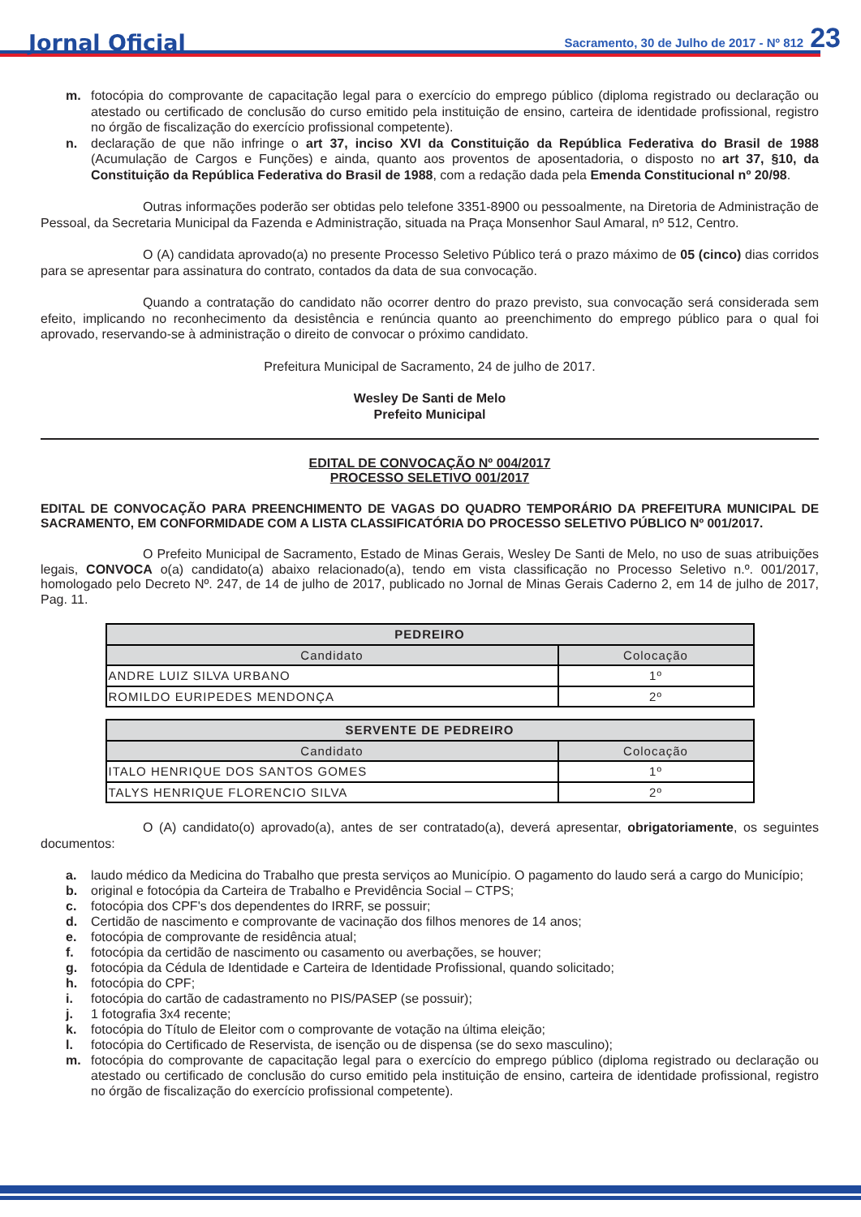Jornal Oficial Sacramento, 30 de Julho de 2017 - Nº 812 23
m. fotocópia do comprovante de capacitação legal para o exercício do emprego público (diploma registrado ou declaração ou atestado ou certificado de conclusão do curso emitido pela instituição de ensino, carteira de identidade profissional, registro no órgão de fiscalização do exercício profissional competente).
n. declaração de que não infringe o art 37, inciso XVI da Constituição da República Federativa do Brasil de 1988 (Acumulação de Cargos e Funções) e ainda, quanto aos proventos de aposentadoria, o disposto no art 37, §10, da Constituição da República Federativa do Brasil de 1988, com a redação dada pela Emenda Constitucional nº 20/98.
Outras informações poderão ser obtidas pelo telefone 3351-8900 ou pessoalmente, na Diretoria de Administração de Pessoal, da Secretaria Municipal da Fazenda e Administração, situada na Praça Monsenhor Saul Amaral, nº 512, Centro.
O (A) candidata aprovado(a) no presente Processo Seletivo Público terá o prazo máximo de 05 (cinco) dias corridos para se apresentar para assinatura do contrato, contados da data de sua convocação.
Quando a contratação do candidato não ocorrer dentro do prazo previsto, sua convocação será considerada sem efeito, implicando no reconhecimento da desistência e renúncia quanto ao preenchimento do emprego público para o qual foi aprovado, reservando-se à administração o direito de convocar o próximo candidato.
Prefeitura Municipal de Sacramento, 24 de julho de 2017.
Wesley De Santi de Melo
Prefeito Municipal
EDITAL DE CONVOCAÇÃO Nº 004/2017
PROCESSO SELETIVO 001/2017
EDITAL DE CONVOCAÇÃO PARA PREENCHIMENTO DE VAGAS DO QUADRO TEMPORÁRIO DA PREFEITURA MUNICIPAL DE SACRAMENTO, EM CONFORMIDADE COM A LISTA CLASSIFICATÓRIA DO PROCESSO SELETIVO PÚBLICO Nº 001/2017.
O Prefeito Municipal de Sacramento, Estado de Minas Gerais, Wesley De Santi de Melo, no uso de suas atribuições legais, CONVOCA o(a) candidato(a) abaixo relacionado(a), tendo em vista classificação no Processo Seletivo n.º. 001/2017, homologado pelo Decreto Nº. 247, de 14 de julho de 2017, publicado no Jornal de Minas Gerais Caderno 2, em 14 de julho de 2017, Pag. 11.
| PEDREIRO | |
| --- | --- |
| Candidato | Colocação |
| ANDRE LUIZ SILVA URBANO | 1º |
| ROMILDO EURIPEDES MENDONÇA | 2º |
| SERVENTE DE PEDREIRO | |
| --- | --- |
| Candidato | Colocação |
| ITALO HENRIQUE DOS SANTOS GOMES | 1º |
| TALYS HENRIQUE FLORENCIO SILVA | 2º |
O (A) candidato(o) aprovado(a), antes de ser contratado(a), deverá apresentar, obrigatoriamente, os seguintes documentos:
a. laudo médico da Medicina do Trabalho que presta serviços ao Município. O pagamento do laudo será a cargo do Município;
b. original e fotocópia da Carteira de Trabalho e Previdência Social – CTPS;
c. fotocópia dos CPF's dos dependentes do IRRF, se possuir;
d. Certidão de nascimento e comprovante de vacinação dos filhos menores de 14 anos;
e. fotocópia de comprovante de residência atual;
f. fotocópia da certidão de nascimento ou casamento ou averbações, se houver;
g. fotocópia da Cédula de Identidade e Carteira de Identidade Profissional, quando solicitado;
h. fotocópia do CPF;
i. fotocópia do cartão de cadastramento no PIS/PASEP (se possuir);
j. 1 fotografia 3x4 recente;
k. fotocópia do Título de Eleitor com o comprovante de votação na última eleição;
l. fotocópia do Certificado de Reservista, de isenção ou de dispensa (se do sexo masculino);
m. fotocópia do comprovante de capacitação legal para o exercício do emprego público (diploma registrado ou declaração ou atestado ou certificado de conclusão do curso emitido pela instituição de ensino, carteira de identidade profissional, registro no órgão de fiscalização do exercício profissional competente).